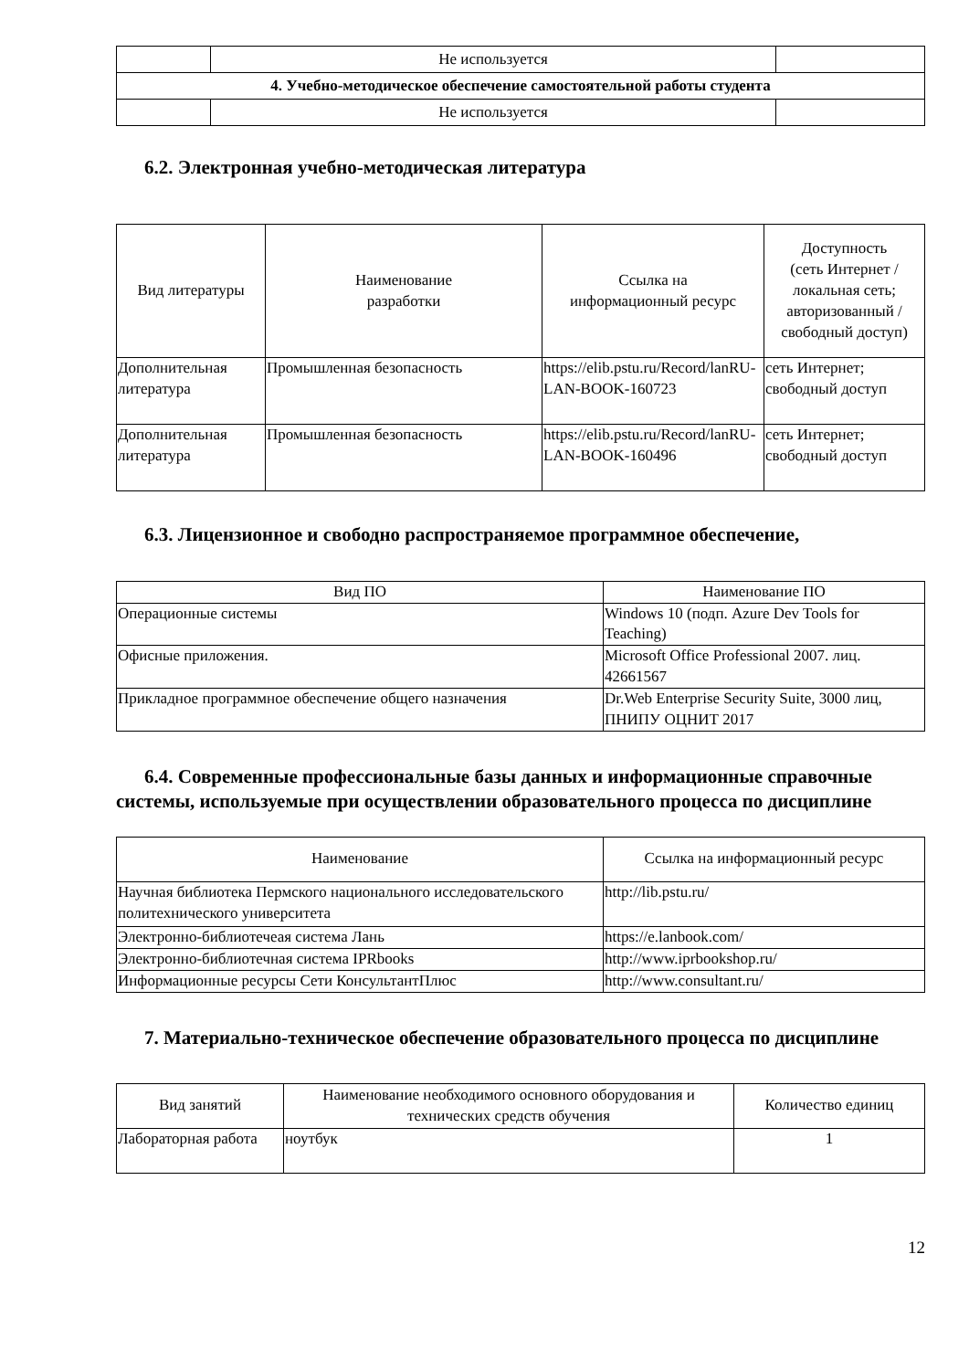| | Не используется | |
| 4. Учебно-методическое обеспечение самостоятельной работы студента | | |
| | Не используется | |
6.2. Электронная учебно-методическая литература
| Вид литературы | Наименование разработки | Ссылка на информационный ресурс | Доступность (сеть Интернет / локальная сеть; авторизованный / свободный доступ) |
| --- | --- | --- | --- |
| Дополнительная литература | Промышленная безопасность | https://elib.pstu.ru/Record/lanRU-LAN-BOOK-160723 | сеть Интернет; свободный доступ |
| Дополнительная литература | Промышленная безопасность | https://elib.pstu.ru/Record/lanRU-LAN-BOOK-160496 | сеть Интернет; свободный доступ |
6.3. Лицензионное и свободно распространяемое программное обеспечение,
| Вид ПО | Наименование ПО |
| --- | --- |
| Операционные системы | Windows 10 (подп. Azure Dev Tools for Teaching) |
| Офисные приложения. | Microsoft Office Professional 2007. лиц. 42661567 |
| Прикладное программное обеспечение общего назначения | Dr.Web Enterprise Security Suite, 3000 лиц, ПНИПУ ОЦНИТ 2017 |
6.4. Современные профессиональные базы данных и информационные справочные системы, используемые при осуществлении образовательного процесса по дисциплине
| Наименование | Ссылка на информационный ресурс |
| --- | --- |
| Научная библиотека Пермского национального исследовательского политехнического университета | http://lib.pstu.ru/ |
| Электронно-библиотечеая система Лань | https://e.lanbook.com/ |
| Электронно-библиотечная система IPRbooks | http://www.iprbookshop.ru/ |
| Информационные ресурсы Сети КонсультантПлюс | http://www.consultant.ru/ |
7. Материально-техническое обеспечение образовательного процесса по дисциплине
| Вид занятий | Наименование необходимого основного оборудования и технических средств обучения | Количество единиц |
| --- | --- | --- |
| Лабораторная работа | ноутбук | 1 |
12